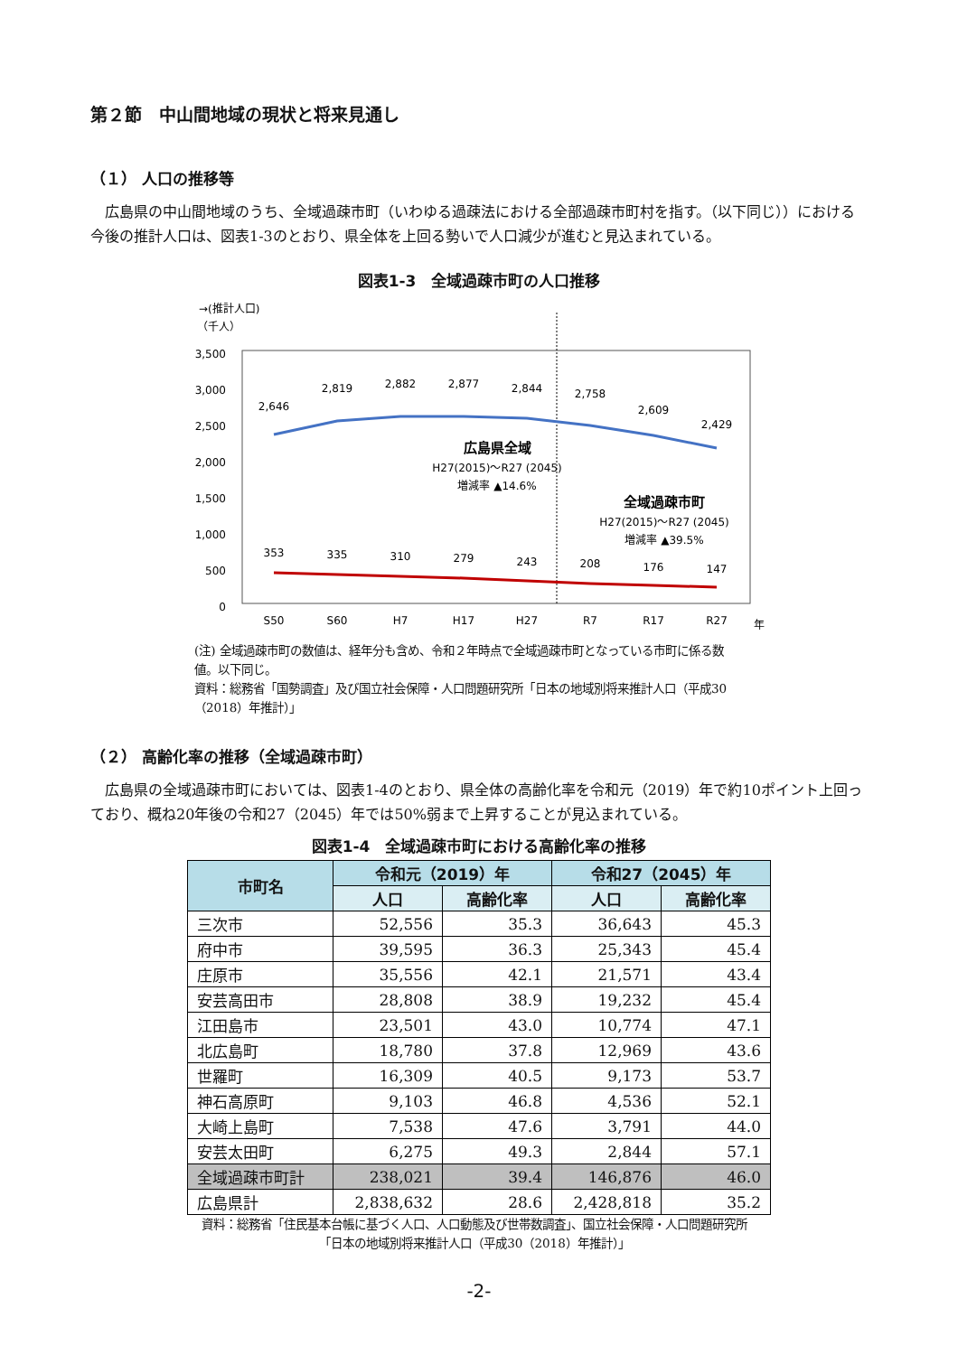第２節　中山間地域の現状と将来見通し
（１） 人口の推移等
広島県の中山間地域のうち、全域過疎市町（いわゆる過疎法における全部過疎市町村を指す。（以下同じ））における今後の推計人口は、図表1-3のとおり、県全体を上回る勢いで人口減少が進むと見込まれている。
図表1-3　全域過疎市町の人口推移
→(推計人口)
（千人）
3,500
3,000
2,500
2,000
1,500
1,000
500
0
2,646
2,819
2,882
2,877
2,844
2,758
2,609
2,429
353
335
310
279
243
208
176
147
広島県全域
H27(2015)～R27 (2045)
増減率 ▲14.6%
全域過疎市町
H27(2015)～R27 (2045)
増減率 ▲39.5%
S50
S60
H7
H17
H27
R7
R17
R27
年
(注) 全域過疎市町の数値は、経年分も含め、令和２年時点で全域過疎市町となっている市町に係る数値。以下同じ。
資料：総務省「国勢調査」及び国立社会保障・人口問題研究所「日本の地域別将来推計人口（平成30（2018）年推計）」
（２） 高齢化率の推移（全域過疎市町）
広島県の全域過疎市町においては、図表1-4のとおり、県全体の高齢化率を令和元（2019）年で約10ポイント上回っており、概ね20年後の令和27（2045）年では50%弱まで上昇することが見込まれている。
図表1-4　全域過疎市町における高齢化率の推移
| 市町名 | 令和元（2019）年 | | 令和27（2045）年 | |
| --- | --- | --- | --- | --- |
| | 人口 | 高齢化率 | 人口 | 高齢化率 |
| 三次市 | 52,556 | 35.3 | 36,643 | 45.3 |
| 府中市 | 39,595 | 36.3 | 25,343 | 45.4 |
| 庄原市 | 35,556 | 42.1 | 21,571 | 43.4 |
| 安芸高田市 | 28,808 | 38.9 | 19,232 | 45.4 |
| 江田島市 | 23,501 | 43.0 | 10,774 | 47.1 |
| 北広島町 | 18,780 | 37.8 | 12,969 | 43.6 |
| 世羅町 | 16,309 | 40.5 | 9,173 | 53.7 |
| 神石高原町 | 9,103 | 46.8 | 4,536 | 52.1 |
| 大崎上島町 | 7,538 | 47.6 | 3,791 | 44.0 |
| 安芸太田町 | 6,275 | 49.3 | 2,844 | 57.1 |
| 全域過疎市町計 | 238,021 | 39.4 | 146,876 | 46.0 |
| 広島県計 | 2,838,632 | 28.6 | 2,428,818 | 35.2 |
資料：総務省「住民基本台帳に基づく人口、人口動態及び世帯数調査」、国立社会保障・人口問題研究所「日本の地域別将来推計人口（平成30（2018）年推計）」
-2-